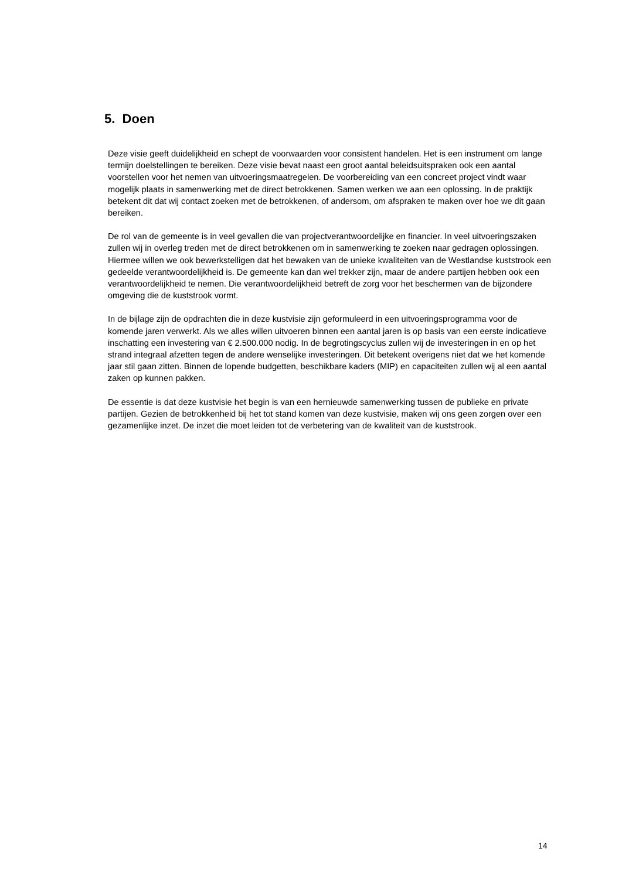5. Doen
Deze visie geeft duidelijkheid en schept de voorwaarden voor consistent handelen. Het is een instrument om lange termijn doelstellingen te bereiken. Deze visie bevat naast een groot aantal beleidsuitspraken ook een aantal voorstellen voor het nemen van uitvoeringsmaatregelen. De voorbereiding van een concreet project vindt waar mogelijk plaats in samenwerking met de direct betrokkenen. Samen werken we aan een oplossing. In de praktijk betekent dit dat wij contact zoeken met de betrokkenen, of andersom, om afspraken te maken over hoe we dit gaan bereiken.
De rol van de gemeente is in veel gevallen die van projectverantwoordelijke en financier. In veel uitvoeringszaken zullen wij in overleg treden met de direct betrokkenen om in samenwerking te zoeken naar gedragen oplossingen. Hiermee willen we ook bewerkstelligen dat het bewaken van de unieke kwaliteiten van de Westlandse kuststrook een gedeelde verantwoordelijkheid is. De gemeente kan dan wel trekker zijn, maar de andere partijen hebben ook een verantwoordelijkheid te nemen. Die verantwoordelijkheid betreft de zorg voor het beschermen van de bijzondere omgeving die de kuststrook vormt.
In de bijlage zijn de opdrachten die in deze kustvisie zijn geformuleerd in een uitvoeringsprogramma voor de komende jaren verwerkt. Als we alles willen uitvoeren binnen een aantal jaren is op basis van een eerste indicatieve inschatting een investering van € 2.500.000 nodig. In de begrotingscyclus zullen wij de investeringen in en op het strand integraal afzetten tegen de andere wenselijke investeringen. Dit betekent overigens niet dat we het komende jaar stil gaan zitten. Binnen de lopende budgetten, beschikbare kaders (MIP) en capaciteiten zullen wij al een aantal zaken op kunnen pakken.
De essentie is dat deze kustvisie het begin is van een hernieuwde samenwerking tussen de publieke en private partijen. Gezien de betrokkenheid bij het tot stand komen van deze kustvisie, maken wij ons geen zorgen over een gezamenlijke inzet. De inzet die moet leiden tot de verbetering van de kwaliteit van de kuststrook.
14